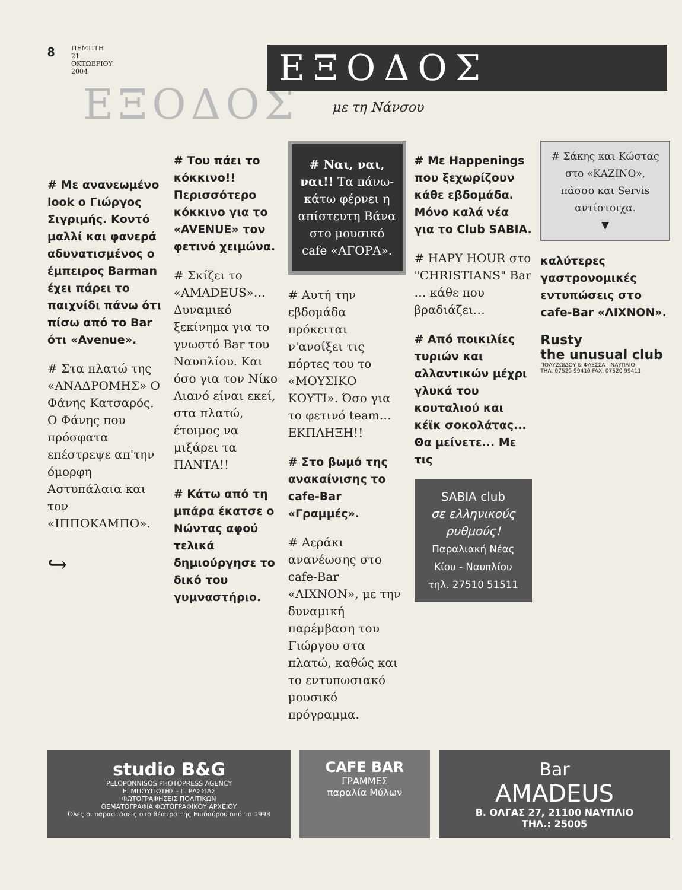8
ΠΕΜΠΤΗ 21 ΟΚΤΩΒΡΙΟΥ 2004
ΕΞΟΔΟΣ
ΕΞΟΔΟΣ
με τη Νάνσου
# Με ανανεωμένο look ο Γιώργος Σιγριμής. Κοντό μαλλί και φανερά αδυνατισμένος ο έμπειρος Barman έχει πάρει το παιχνίδι πάνω ότι πίσω από το Bar ότι «Avenue».
# Στα πλατώ της «ΑΝΑΔΡΟΜΗΣ» Ο Φάνης Κατσαρός. Ο Φάνης που πρόσφατα επέστρεψε απ'την όμορφη Αστυπάλαια και τον «ΙΠΠΟΚΑΜΠΟ».
↪
# Του πάει το κόκκινο!! Περισσότερο κόκκινο για το «AVENUE» τον φετινό χειμώνα.
# Σκίζει το «AMADEUS»… Δυναμικό ξεκίνημα για το γνωστό Bar του Ναυπλίου. Και όσο για τον Νίκο Λιανό είναι εκεί, στα πλατώ, έτοιμος να μιξάρει τα ΠΑΝΤΑ!!
# Κάτω από τη μπάρα έκατσε ο Νώντας αφού τελικά δημιούργησε το δικό του γυμναστήριο.
# Ναι, ναι, ναι!! Τα πάνω-κάτω φέρνει η απίστευτη Βάνα στο μουσικό cafe «ΑΓΟΡΑ».
# Αυτή την εβδομάδα πρόκειται ν'ανοίξει τις πόρτες του το «ΜΟΥΣΙΚΟ ΚΟΥΤΙ». Όσο για το φετινό team… ΕΚΠΛΗΞΗ!!
# Στο βωμό της ανακαίνισης το cafe-Bar «Γραμμές».
# Αεράκι ανανέωσης στο cafe-Bar «ΛΙΧΝΟΝ», με την δυναμική παρέμβαση του Γιώργου στα πλατώ, καθώς και το εντυπωσιακό μουσικό πρόγραμμα.
# Με Happenings που ξεχωρίζουν κάθε εβδομάδα. Μόνο καλά νέα για το Club SABIA.
# HAPY HOUR στο "CHRISTIANS" Bar … κάθε που βραδιάζει…
# Από ποικιλίες τυριών και αλλαντικών μέχρι γλυκά του κουταλιού και κέϊκ σοκολάτας... Θα μείνετε... Με τις
SABIA club
σε ελληνικούς ρυθμούς!
Παραλιακή Νέας Κίου - Ναυπλίου τηλ. 27510 51511
# Σάκης και Κώστας στο «ΚΑΖΙΝΟ», πάσσο και Servis αντίστοιχα.
▼
καλύτερες γαστρονομικές εντυπώσεις στο cafe-Bar «ΛΙΧΝΟΝ».
Rusty
the unusual club
ΠΟΛΥΖΩΙΔΟΥ & ΦΛΕΣΣΑ - ΝΑΥΠΛΙΟ
ΤΗΛ. 07520 99410 FAX. 07520 99411
studio B&G
PELOPONNISOS PHOTOPRESS AGENCY
Ε. ΜΠΟΥΓΙΩΤΗΣ - Γ. ΡΑΣΣΙΑΣ
ΦΩΤΟΓΡΑΦΗΣΕΙΣ ΠΟΛΙΤΙΚΩΝ
ΘΕΜΑΤΟΓΡΑΦΙΑ ΦΩΤΟΓΡΑΦΙΚΟΥ ΑΡΧΕΙΟΥ
Όλες οι παραστάσεις στο θέατρο της Επιδαύρου από το 1993
CAFE BAR
ΓΡΑΜΜΕΣ
παραλία Μύλων
Bar
AMADEUS
Β. ΟΛΓΑΣ 27, 21100 ΝΑΥΠΛΙΟ
ΤΗΛ.: 25005